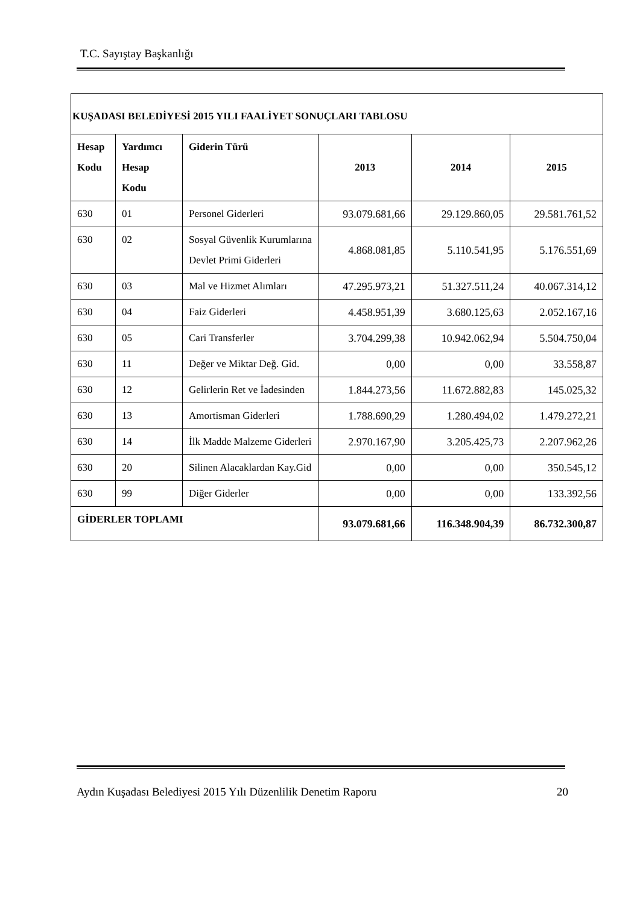T.C. Sayıştay Başkanlığı
| KUŞADASI BELEDİYESİ 2015 YILI FAALİYET SONUÇLARI TABLOSU | | | | | |
| --- | --- | --- | --- | --- | --- |
| Hesap Kodu | Yardımcı Hesap Kodu | Giderin Türü | 2013 | 2014 | 2015 |
| 630 | 01 | Personel Giderleri | 93.079.681,66 | 29.129.860,05 | 29.581.761,52 |
| 630 | 02 | Sosyal Güvenlik Kurumlarına Devlet Primi Giderleri | 4.868.081,85 | 5.110.541,95 | 5.176.551,69 |
| 630 | 03 | Mal ve Hizmet Alımları | 47.295.973,21 | 51.327.511,24 | 40.067.314,12 |
| 630 | 04 | Faiz Giderleri | 4.458.951,39 | 3.680.125,63 | 2.052.167,16 |
| 630 | 05 | Cari Transferler | 3.704.299,38 | 10.942.062,94 | 5.504.750,04 |
| 630 | 11 | Değer ve Miktar Değ. Gid. | 0,00 | 0,00 | 33.558,87 |
| 630 | 12 | Gelirlerin Ret ve İadesinden | 1.844.273,56 | 11.672.882,83 | 145.025,32 |
| 630 | 13 | Amortisman Giderleri | 1.788.690,29 | 1.280.494,02 | 1.479.272,21 |
| 630 | 14 | İlk Madde Malzeme Giderleri | 2.970.167,90 | 3.205.425,73 | 2.207.962,26 |
| 630 | 20 | Silinen Alacaklardan Kay.Gid | 0,00 | 0,00 | 350.545,12 |
| 630 | 99 | Diğer Giderler | 0,00 | 0,00 | 133.392,56 |
| GİDERLER TOPLAMI | | | 93.079.681,66 | 116.348.904,39 | 86.732.300,87 |
Aydın Kuşadası Belediyesi 2015 Yılı Düzenlilik Denetim Raporu 20